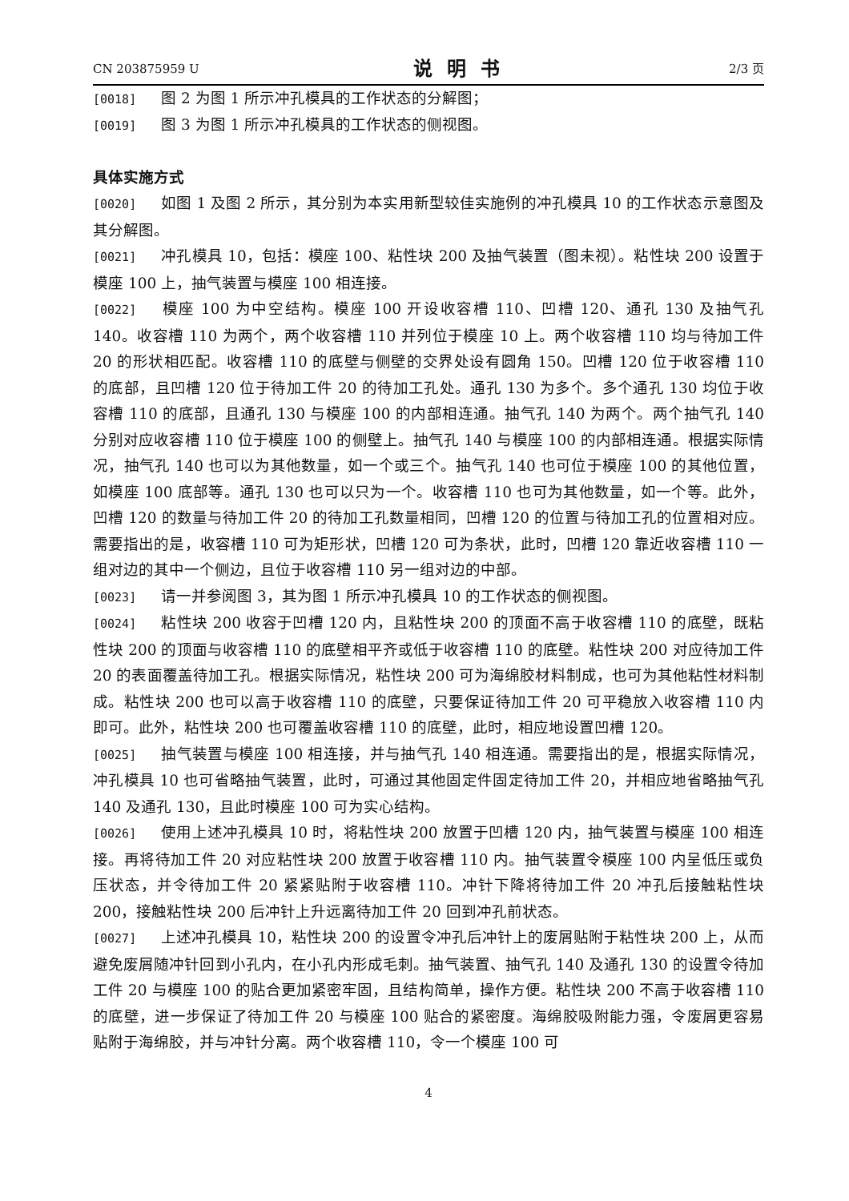CN 203875959 U 说明书 2/3 页
[0018] 图 2 为图 1 所示冲孔模具的工作状态的分解图；
[0019] 图 3 为图 1 所示冲孔模具的工作状态的侧视图。
具体实施方式
[0020] 如图 1 及图 2 所示，其分别为本实用新型较佳实施例的冲孔模具 10 的工作状态示意图及其分解图。
[0021] 冲孔模具 10，包括：模座 100、粘性块 200 及抽气装置（图未视）。粘性块 200 设置于模座 100 上，抽气装置与模座 100 相连接。
[0022] 模座 100 为中空结构。模座 100 开设收容槽 110、凹槽 120、通孔 130 及抽气孔 140。收容槽 110 为两个，两个收容槽 110 并列位于模座 10 上。两个收容槽 110 均与待加工件 20 的形状相匹配。收容槽 110 的底壁与侧壁的交界处设有圆角 150。凹槽 120 位于收容槽 110 的底部，且凹槽 120 位于待加工件 20 的待加工孔处。通孔 130 为多个。多个通孔 130 均位于收容槽 110 的底部，且通孔 130 与模座 100 的内部相连通。抽气孔 140 为两个。两个抽气孔 140 分别对应收容槽 110 位于模座 100 的侧壁上。抽气孔 140 与模座 100 的内部相连通。根据实际情况，抽气孔 140 也可以为其他数量，如一个或三个。抽气孔 140 也可位于模座 100 的其他位置，如模座 100 底部等。通孔 130 也可以只为一个。收容槽 110 也可为其他数量，如一个等。此外，凹槽 120 的数量与待加工件 20 的待加工孔数量相同，凹槽 120 的位置与待加工孔的位置相对应。需要指出的是，收容槽 110 可为矩形状，凹槽 120 可为条状，此时，凹槽 120 靠近收容槽 110 一组对边的其中一个侧边，且位于收容槽 110 另一组对边的中部。
[0023] 请一并参阅图 3，其为图 1 所示冲孔模具 10 的工作状态的侧视图。
[0024] 粘性块 200 收容于凹槽 120 内，且粘性块 200 的顶面不高于收容槽 110 的底壁，既粘性块 200 的顶面与收容槽 110 的底壁相平齐或低于收容槽 110 的底壁。粘性块 200 对应待加工件 20 的表面覆盖待加工孔。根据实际情况，粘性块 200 可为海绵胶材料制成，也可为其他粘性材料制成。粘性块 200 也可以高于收容槽 110 的底壁，只要保证待加工件 20 可平稳放入收容槽 110 内即可。此外，粘性块 200 也可覆盖收容槽 110 的底壁，此时，相应地设置凹槽 120。
[0025] 抽气装置与模座 100 相连接，并与抽气孔 140 相连通。需要指出的是，根据实际情况，冲孔模具 10 也可省略抽气装置，此时，可通过其他固定件固定待加工件 20，并相应地省略抽气孔 140 及通孔 130，且此时模座 100 可为实心结构。
[0026] 使用上述冲孔模具 10 时，将粘性块 200 放置于凹槽 120 内，抽气装置与模座 100 相连接。再将待加工件 20 对应粘性块 200 放置于收容槽 110 内。抽气装置令模座 100 内呈低压或负压状态，并令待加工件 20 紧紧贴附于收容槽 110。冲针下降将待加工件 20 冲孔后接触粘性块 200，接触粘性块 200 后冲针上升远离待加工件 20 回到冲孔前状态。
[0027] 上述冲孔模具 10，粘性块 200 的设置令冲孔后冲针上的废屑贴附于粘性块 200 上，从而避免废屑随冲针回到小孔内，在小孔内形成毛刺。抽气装置、抽气孔 140 及通孔 130 的设置令待加工件 20 与模座 100 的贴合更加紧密牢固，且结构简单，操作方便。粘性块 200 不高于收容槽 110 的底壁，进一步保证了待加工件 20 与模座 100 贴合的紧密度。海绵胶吸附能力强，令废屑更容易贴附于海绵胶，并与冲针分离。两个收容槽 110，令一个模座 100 可
4